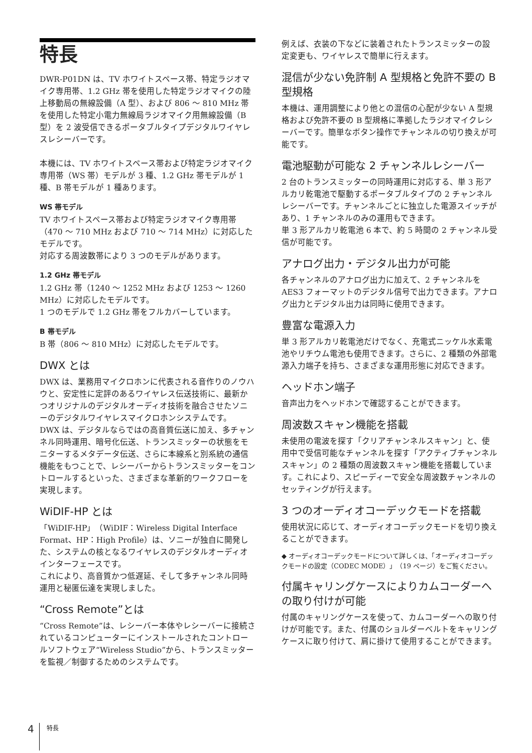特長
DWR-P01DN は、TV ホワイトスペース帯、特定ラジオマイク専用帯、1.2 GHz 帯を使用した特定ラジオマイクの陸上移動局の無線設備（A 型）、および 806 ～ 810 MHz 帯を使用した特定小電力無線局ラジオマイク用無線設備（B 型）を 2 波受信できるポータブルタイプデジタルワイヤレスレシーバーです。
本機には、TV ホワイトスペース帯および特定ラジオマイク専用帯（WS 帯）モデルが 3 種、1.2 GHz 帯モデルが 1 種、B 帯モデルが 1 種あります。
WS 帯モデル
TV ホワイトスペース帯および特定ラジオマイク専用帯（470 ～ 710 MHz および 710 ～ 714 MHz）に対応したモデルです。
対応する周波数帯により 3 つのモデルがあります。
1.2 GHz 帯モデル
1.2 GHz 帯（1240 ～ 1252 MHz および 1253 ～ 1260 MHz）に対応したモデルです。
1 つのモデルで 1.2 GHz 帯をフルカバーしています。
B 帯モデル
B 帯（806 ～ 810 MHz）に対応したモデルです。
DWX とは
DWX は、業務用マイクロホンに代表される音作りのノウハウと、安定性に定評のあるワイヤレス伝送技術に、最新かつオリジナルのデジタルオーディオ技術を融合させたソニーのデジタルワイヤレスマイクロホンシステムです。
DWX は、デジタルならではの高音質伝送に加え、多チャンネル同時運用、暗号化伝送、トランスミッターの状態をモニターするメタデータ伝送、さらに本線系と別系統の通信機能をもつことで、レシーバーからトランスミッターをコントロールするといった、さまざまな革新的ワークフローを実現します。
WiDIF-HP とは
「WiDIF-HP」（WiDIF：Wireless Digital Interface Format、HP：High Profile）は、ソニーが独自に開発した、システムの核となるワイヤレスのデジタルオーディオインターフェースです。
これにより、高音質かつ低遅延、そして多チャンネル同時運用と秘匿伝達を実現しました。
“Cross Remote”とは
“Cross Remote”は、レシーバー本体やレシーバーに接続されているコンピューターにインストールされたコントロールソフトウェア“Wireless Studio”から、トランスミッターを監視／制御するためのシステムです。
例えば、衣装の下などに装着されたトランスミッターの設定変更も、ワイヤレスで簡単に行えます。
混信が少ない免許制 A 型規格と免許不要の B 型規格
本機は、運用調整により他との混信の心配が少ない A 型規格および免許不要の B 型規格に準拠したラジオマイクレシーバーです。簡単なボタン操作でチャンネルの切り換えが可能です。
電池駆動が可能な 2 チャンネルレシーバー
2 台のトランスミッターの同時運用に対応する、単 3 形アルカリ乾電池で駆動するポータブルタイプの 2 チャンネルレシーバーです。チャンネルごとに独立した電源スイッチがあり、1 チャンネルのみの運用もできます。
単 3 形アルカリ乾電池 6 本で、約 5 時間の 2 チャンネル受信が可能です。
アナログ出力・デジタル出力が可能
各チャンネルのアナログ出力に加えて、2 チャンネルを AES3 フォーマットのデジタル信号で出力できます。アナログ出力とデジタル出力は同時に使用できます。
豊富な電源入力
単 3 形アルカリ乾電池だけでなく、充電式ニッケル水素電池やリチウム電池も使用できます。さらに、2 種類の外部電源入力端子を持ち、さまざまな運用形態に対応できます。
ヘッドホン端子
音声出力をヘッドホンで確認することができます。
周波数スキャン機能を搭載
未使用の電波を探す「クリアチャンネルスキャン」と、使用中で受信可能なチャンネルを探す「アクティブチャンネルスキャン」の 2 種類の周波数スキャン機能を搭載しています。これにより、スピーディーで安全な周波数チャンネルのセッティングが行えます。
3 つのオーディオコーデックモードを搭載
使用状況に応じて、オーディオコーデックモードを切り換えることができます。
◆ オーディオコーデックモードについて詳しくは、「オーディオコーデックモードの設定（CODEC MODE）」（19 ページ）をご覧ください。
付属キャリングケースによりカムコーダーへの取り付けが可能
付属のキャリングケースを使って、カムコーダーへの取り付けが可能です。また、付属のショルダーベルトをキャリングケースに取り付けて、肩に掛けて使用することができます。
4 特長